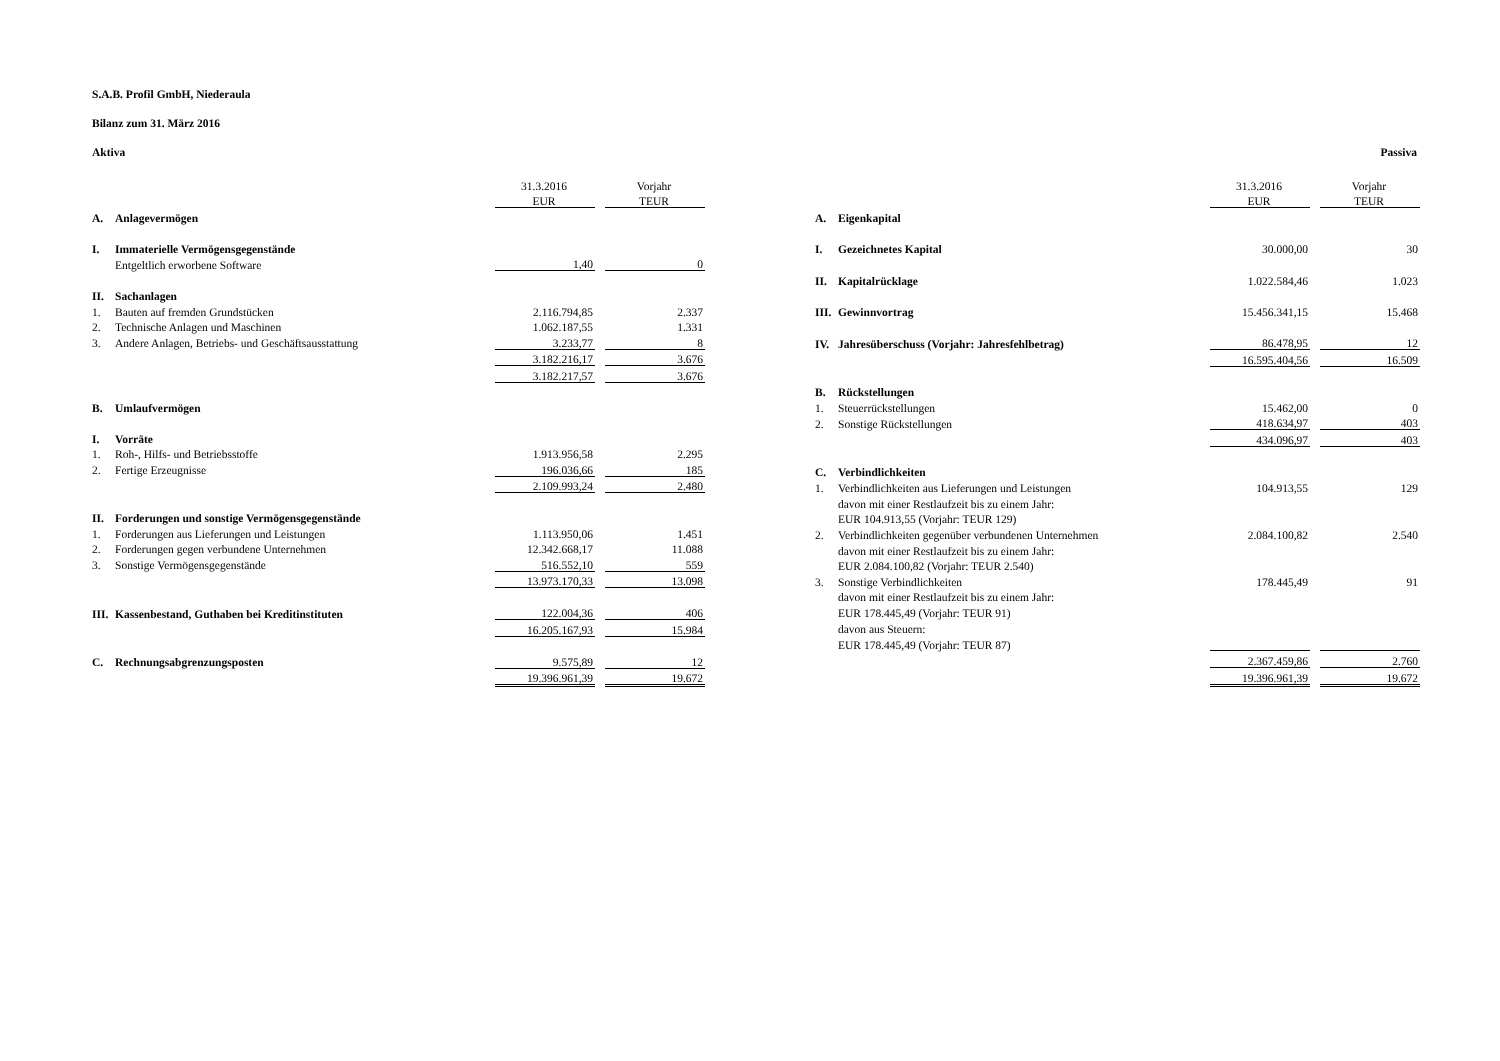S.A.B. Profil GmbH, Niederaula
Bilanz zum 31. März 2016
Aktiva Passiva
| | | 31.3.2016 | | Vorjahr |
| | | EUR | | TEUR |
| A. | Anlagevermögen | | | |
| I. | Immaterielle Vermögensgegenstände | | | |
| | Entgeltlich erworbene Software | 1,40 | | 0 |
| II. | Sachanlagen | | | |
| 1. | Bauten auf fremden Grundstücken | 2.116.794,85 | | 2.337 |
| 2. | Technische Anlagen und Maschinen | 1.062.187,55 | | 1.331 |
| 3. | Andere Anlagen, Betriebs- und Geschäftsausstattung | 3.233,77 | | 8 |
| | | 3.182.216,17 | | 3.676 |
| | | 3.182.217,57 | | 3.676 |
| B. | Umlaufvermögen | | | |
| I. | Vorräte | | | |
| 1. | Roh-, Hilfs- und Betriebsstoffe | 1.913.956,58 | | 2.295 |
| 2. | Fertige Erzeugnisse | 196.036,66 | | 185 |
| | | 2.109.993,24 | | 2.480 |
| II. | Forderungen und sonstige Vermögensgegenstände | | | |
| 1. | Forderungen aus Lieferungen und Leistungen | 1.113.950,06 | | 1.451 |
| 2. | Forderungen gegen verbundene Unternehmen | 12.342.668,17 | | 11.088 |
| 3. | Sonstige Vermögensgegenstände | 516.552,10 | | 559 |
| | | 13.973.170,33 | | 13.098 |
| III. | Kassenbestand, Guthaben bei Kreditinstituten | 122.004,36 | | 406 |
| | | 16.205.167,93 | | 15.984 |
| C. | Rechnungsabgrenzungsposten | 9.575,89 | | 12 |
| | | 19.396.961,39 | | 19.672 |
| | | 31.3.2016 | | Vorjahr |
| | | EUR | | TEUR |
| A. | Eigenkapital | | | |
| I. | Gezeichnetes Kapital | 30.000,00 | | 30 |
| II. | Kapitalrücklage | 1.022.584,46 | | 1.023 |
| III. | Gewinnvortrag | 15.456.341,15 | | 15.468 |
| IV. | Jahresüberschuss (Vorjahr: Jahresfehlbetrag) | 86.478,95 | | 12 |
| | | 16.595.404,56 | | 16.509 |
| B. | Rückstellungen | | | |
| 1. | Steuerrückstellungen | 15.462,00 | | 0 |
| 2. | Sonstige Rückstellungen | 418.634,97 | | 403 |
| | | 434.096,97 | | 403 |
| C. | Verbindlichkeiten | | | |
| 1. | Verbindlichkeiten aus Lieferungen und Leistungen | 104.913,55 | | 129 |
| | davon mit einer Restlaufzeit bis zu einem Jahr: | | | |
| | EUR 104.913,55 (Vorjahr: TEUR 129) | | | |
| 2. | Verbindlichkeiten gegenüber verbundenen Unternehmen | 2.084.100,82 | | 2.540 |
| | davon mit einer Restlaufzeit bis zu einem Jahr: | | | |
| | EUR 2.084.100,82 (Vorjahr: TEUR 2.540) | | | |
| 3. | Sonstige Verbindlichkeiten | 178.445,49 | | 91 |
| | davon mit einer Restlaufzeit bis zu einem Jahr: | | | |
| | EUR 178.445,49 (Vorjahr: TEUR 91) | | | |
| | davon aus Steuern: | | | |
| | EUR 178.445,49 (Vorjahr: TEUR 87) | | | |
| | | 2.367.459,86 | | 2.760 |
| | | 19.396.961,39 | | 19.672 |